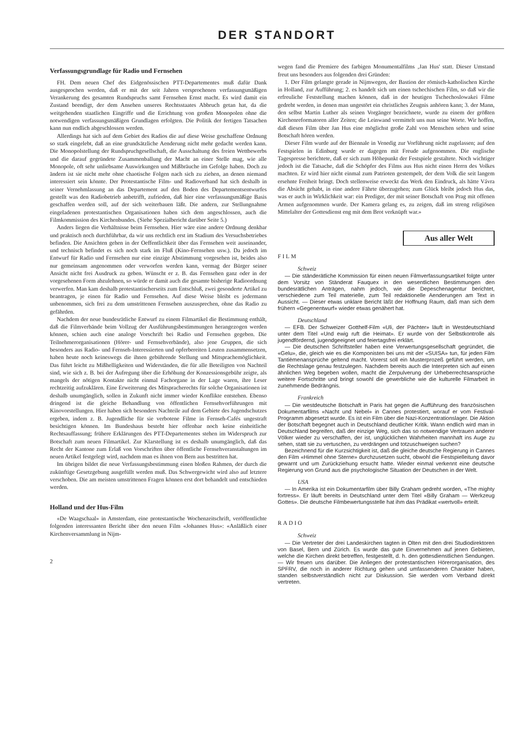DER STANDORT
Verfassungsgrundlage für Radio und Fernsehen
FH. Dem neuen Chef des Eidgenössischen PTT-Departementes muß dafür Dank ausgesprochen werden, daß er mit der seit Jahren versprochenen verfassungsmäßigen Verankerung des gesamten Rundspruchs samt Fernsehen Ernst macht. Es wird damit ein Zustand beendigt, der dem Ansehen unseres Rechtsstaates Abbruch getan hat, da die weitgehenden staatlichen Eingriffe und die Errichtung von großen Monopolen ohne die notwendigen verfassungsmäßigen Grundlagen erfolgten. Die Politik der fertigen Tatsachen kann nun endlich abgeschlossen werden.
Allerdings hat sich auf dem Gebiet des Radios die auf diese Weise geschaffene Ordnung so stark eingelebt, daß an eine grundsätzliche Aenderung nicht mehr gedacht werden kann. Die Monopolstellung der Rundspruchgesellschaft, die Ausschaltung des freien Wettbewerbs und die darauf gegründete Zusammenballung der Macht an einer Stelle mag, wie alle Monopole, oft sehr unliebsame Auswirkungen und Mißbräuche im Gefolge haben. Doch zu ändern ist sie nicht mehr ohne chaotische Folgen nach sich zu ziehen, an denen niemand interessiert sein könnte. Der Protestantische Film- und Radioverband hat sich deshalb in seiner Vernehmlassung an das Departement auf den Boden des Departementsentwurfes gestellt was den Radiobetrieb anbetrifft, zufrieden, daß hier eine verfassungsmäßige Basis geschaffen werden soll, auf der sich weiterbauen läßt. Die andern, zur Stellungnahme eingeladenen protestantischen Organisationen haben sich dem angeschlossen, auch die Filmkommission des Kirchenbundes. (Siehe Spezialbericht darüber Seite 5.)
Anders liegen die Verhältnisse beim Fernsehen. Hier wäre eine andere Ordnung denkbar und praktisch noch durchführbar, da wir uns rechtlich erst im Stadium des Versuchsbetriebes befinden. Die Ansichten gehen in der Oeffentlichkeit über das Fernsehen weit auseinander, und technisch befindet es sich noch stark im Fluß (Kino-Fernsehen usw.). Da jedoch im Entwurf für Radio und Fernsehen nur eine einzige Abstimmung vorgesehen ist, beides also nur gemeinsam angenommen oder verworfen werden kann, vermag der Bürger seiner Ansicht nicht frei Ausdruck zu geben. Wünscht er z. B. das Fernsehen ganz oder in der vorgesehenen Form abzulehnen, so würde er damit auch die gesamte bisherige Radioordnung verwerfen. Man kam deshalb protestantischerseits zum Entschluß, zwei gesonderte Artikel zu beantragen, je einen für Radio und Fernsehen. Auf diese Weise bleibt es jedermann unbenommen, sich frei zu dem umstrittenen Fernsehen auszusprechen, ohne das Radio zu gefährden.
Nachdem der neue bundesrätliche Entwurf zu einem Filmartikel die Bestimmung enthält, daß die Filmverbände beim Vollzug der Ausführungsbestimmungen herangezogen werden können, schien auch eine analoge Vorschrift bei Radio und Fernsehen gegeben. Die Teilnehmerorganisationen (Hörer- und Fernsehverbände), also jene Gruppen, die sich besonders aus Radio- und Fernseh-Interessierten und opferbereiten Leuten zusammensetzen, haben heute noch keineswegs die ihnen gebührende Stellung und Mitsprachemöglichkeit. Das führt leicht zu Mißhelligkeiten und Widerständen, die für alle Beteiligten von Nachteil sind, wie sich z. B. bei der Aufregung über die Erhöhung der Konzessionsgebühr zeigte, als mangels der nötigen Kontakte nicht einmal Fachorgane in der Lage waren, ihre Leser rechtzeitig aufzuklären. Eine Erweiterung des Mitspracherechts für solche Organisationen ist deshalb unumgänglich, sollen in Zukunft nicht immer wieder Konflikte entstehen. Ebenso dringend ist die gleiche Behandlung von öffentlichen Fernsehvorführungen mit Kinovorstellungen. Hier haben sich besonders Nachteile auf dem Gebiete des Jugendschutzes ergeben, indem z. B. Jugendliche für sie verbotene Filme in Fernseh-Cafés ungestraft besichtigen können. Im Bundeshaus besteht hier offenbar noch keine einheitliche Rechtsauffassung; frühere Erklärungen des PTT-Departementes stehen im Widerspruch zur Botschaft zum neuen Filmartikel. Zur Klarstellung ist es deshalb unumgänglich, daß das Recht der Kantone zum Erlaß von Vorschriften über öffentliche Fernsehveranstaltungen im neuen Artikel festgelegt wird, nachdem man es ihnen von Bern aus bestritten hat.
Im übrigen bildet die neue Verfassungsbestimmung einen bloßen Rahmen, der durch die zukünftige Gesetzgebung ausgefüllt werden muß. Das Schwergewicht wird also auf letztere verschoben. Die am meisten umstrittenen Fragen können erst dort behandelt und entschieden werden.
Holland und der Hus-Film
«De Waagschaal» in Amsterdam, eine protestantische Wochenzeitschrift, veröffentlichte folgenden interessanten Bericht über den neuen Film «Johannes Hus»: «Anläßlich einer Kirchenversammlung in Nijm-
2
wegen fand die Premiere des farbigen Monumentalfilms ‚Jan Hus' statt. Dieser Umstand freut uns besonders aus folgenden drei Gründen:
1. Der Film gelangte gerade in Nijmwegen, der Bastion der römisch-katholischen Kirche in Holland, zur Aufführung; 2. es handelt sich um einen tschechischen Film, so daß wir die erfreuliche Feststellung machen können, daß in der heutigen Tschechoslowakei Filme gedreht werden, in denen man ungestört ein christliches Zeugnis anhören kann; 3. der Mann, den selbst Martin Luther als seinen Vorgänger bezeichnete, wurde zu einem der größten Kirchenreformatoren aller Zeiten; die Leinwand vermittelt uns nun seine Worte. Wir hoffen, daß diesen Film über Jan Hus eine möglichst große Zahl von Menschen sehen und seine Botschaft hören werden.
Dieser Film wurde auf der Biennale in Venedig zur Vorführung nicht zugelassen; auf den Festspielen in Edinburg wurde er dagegen mit Freude aufgenommen. Die englische Tagespresse berichtete, daß er sich zum Höhepunkt der Festspiele gestaltete. Noch wichtiger jedoch ist die Tatsache, daß die Schöpfer des Films aus Hus nicht einen Herrn des Volkes machten. Er wird hier nicht einmal zum Patrioten gestempelt, der dem Volk die seit langem ersehnte Freiheit bringt. Doch stellenweise erweckt das Werk den Eindruck, als hätte Vávra die Absicht gehabt, in eine andere Fährte überzugehen; zum Glück bleibt jedoch Hus das, was er auch in Wirklichkeit war: ein Prediger, der mit seiner Botschaft von Prag mit offenen Armen aufgenommen wurde. Der Kamera gelang es, zu zeigen, daß im streng religiösen Mittelalter der Gottesdienst eng mit dem Brot verknüpft war.»
Aus aller Welt
FILM
Schweiz
— Die ständerätliche Kommission für einen neuen Filmverfassungsartikel folgte unter dem Vorsitz von Ständerat Fauquex in den wesentlichen Bestimmungen den bundesrätlichen Anträgen, nahm jedoch, wie die Depeschenagentur berichtet, verschiedene zum Teil materielle, zum Teil redaktionelle Aenderungen am Text in Aussicht. — Dieser etwas unklare Bericht läßt der Hoffnung Raum, daß man sich dem frühern «Gegenentwurf» wieder etwas genähert hat.
Deutschland
— EFB. Der Schweizer Gotthelf-Film «Uli, der Pächter» läuft in Westdeutschland unter dem Titel «Und ewig ruft die Heimat». Er wurde von der Selbstkontrolle als jugendfördernd, jugendgeeignet und feiertagsfrei erklärt.
— Die deutschen Schriftsteller haben eine Verwertungsgesellschaft gegründet, die «Gelu», die, gleich wie es die Komponisten bei uns mit der «SUISA» tun, für jeden Film Tantièmenansprüche geltend macht. Vorerst soll ein Musterprozeß geführt werden, um die Rechtslage genau festzulegen. Nachdem bereits auch die Interpreten sich auf einen ähnlichen Weg begeben wollen, macht die Zerpulverung der Urheberrechtsansprüche weitere Fortschritte und bringt sowohl die gewerbliche wie die kulturelle Filmarbeit in zunehmende Bedrängnis.
Frankreich
— Die westdeutsche Botschaft in Paris hat gegen die Aufführung des französischen Dokumentarfilms «Nacht und Nebel» in Cannes protestiert, worauf er vom Festival-Programm abgesetzt wurde. Es ist ein Film über die Nazi-Konzentrationslager. Die Aktion der Botschaft begegnet auch in Deutschland deutlicher Kritik. Wann endlich wird man in Deutschland begreifen, daß der einzige Weg, sich das so notwendige Vertrauen anderer Völker wieder zu verschaffen, der ist, unglücklichen Wahrheiten mannhaft ins Auge zu sehen, statt sie zu vertuschen, zu verdrängen und totzuschweigen suchen?
Bezeichnend für die Kurzsichtigkeit ist, daß die gleiche deutsche Regierung in Cannes den Film «Himmel ohne Sterne» durchzusetzen sucht, obwohl die Festspielleitung davor gewarnt und um Zurückziehung ersucht hatte. Wieder einmal verkennt eine deutsche Regierung von Grund aus die psychologische Situation der Deutschen in der Welt.
USA
— In Amerika ist ein Dokumentarfilm über Billy Graham gedreht worden, «The mighty fortress». Er läuft bereits in Deutschland unter dem Titel «Billy Graham — Werkzeug Gottes». Die deutsche Filmbewertungsstelle hat ihm das Prädikat «wertvoll» erteilt.
RADIO
Schweiz
— Die Vertreter der drei Landeskirchen tagten in Olten mit den drei Studiodirektoren von Basel, Bern und Zürich. Es wurde das gute Einvernehmen auf jenen Gebieten, welche die Kirchen direkt betreffen, festgestellt, d. h. den gottesdienstlichen Sendungen. — Wir freuen uns darüber. Die Anliegen der protestantischen Hörerorganisation, des SPFRV, die noch in anderer Richtung gehen und umfassenderen Charakter haben, standen selbstverständlich nicht zur Diskussion. Sie werden vom Verband direkt vertreten.